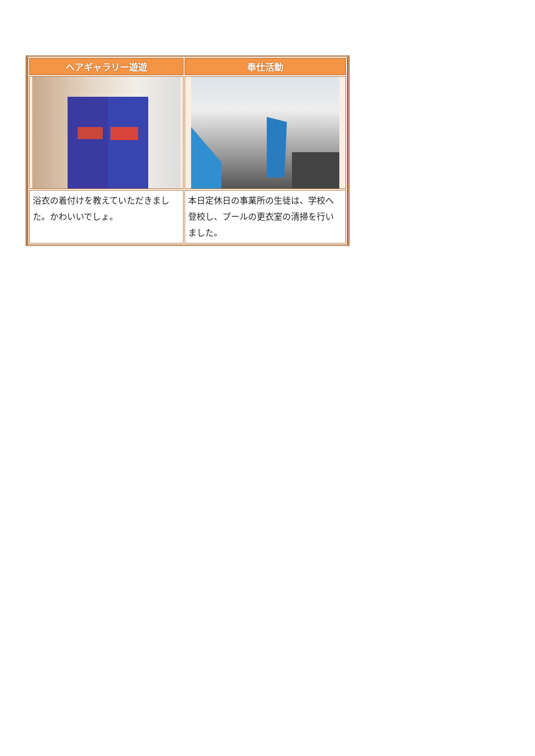| ヘアギャラリー遊遊 | 奉仕活動 |
| --- | --- |
| 浴衣の着付けを教えていただきました。かわいいでしょ。 | 本日定休日の事業所の生徒は、学校へ登校し、プールの更衣室の清掃を行いました。 |